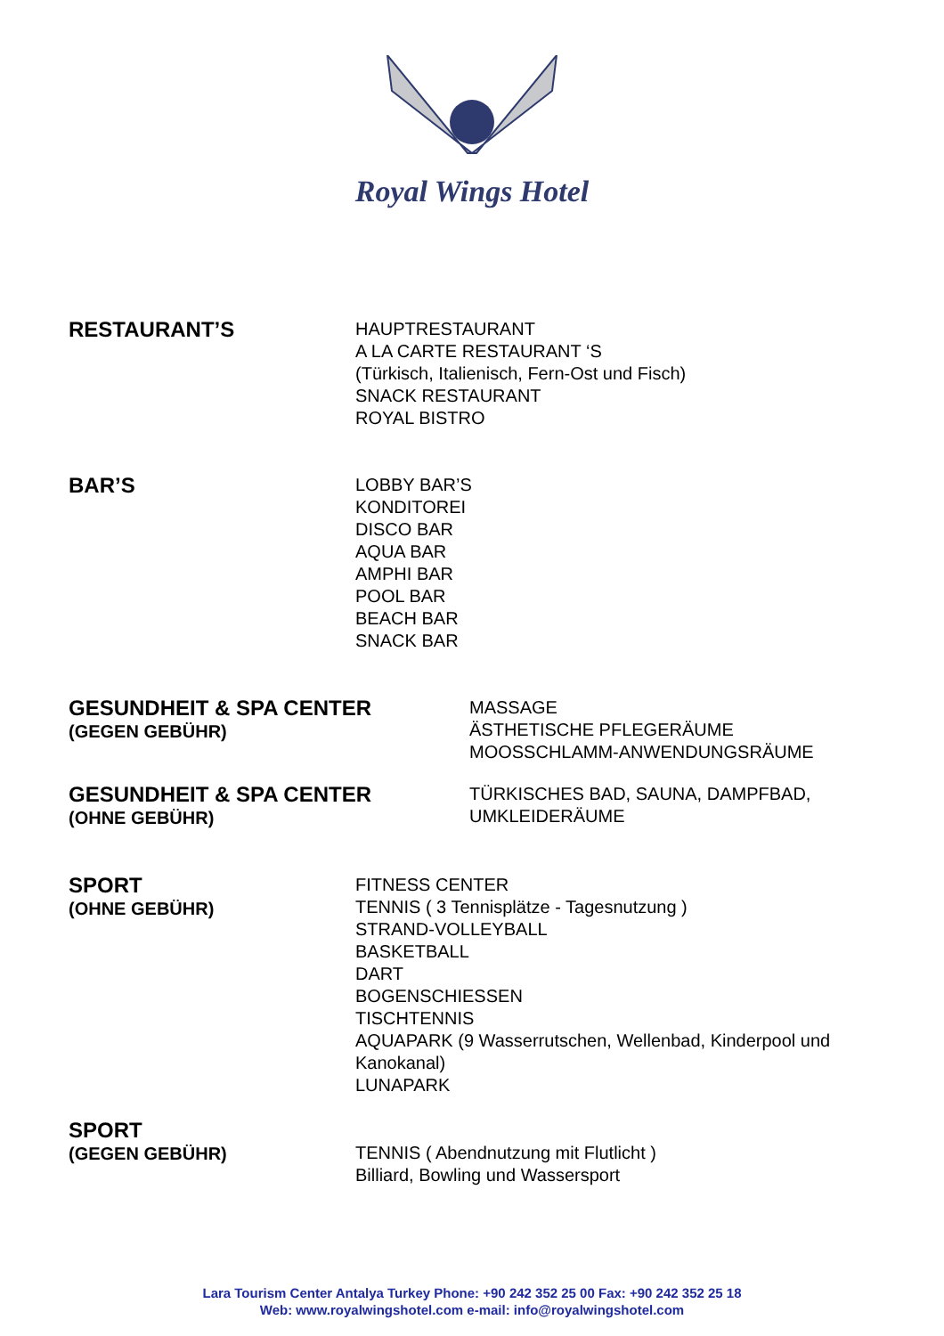Royal Wings Hotel
RESTAURANT’S
HAUPTRESTAURANT
A LA CARTE RESTAURANT ‘S
(Türkisch, Italienisch, Fern-Ost und Fisch)
SNACK RESTAURANT
ROYAL BISTRO
BAR’S
LOBBY BAR’S
KONDITOREI
DISCO BAR
AQUA BAR
AMPHI BAR
POOL BAR
BEACH BAR
SNACK BAR
GESUNDHEIT & SPA CENTER
(GEGEN GEBÜHR)
MASSAGE
ÄSTHETISCHE PFLEGERÄUME
MOOSSCHLAMM-ANWENDUNGSRÄUME
GESUNDHEIT & SPA CENTER
(OHNE GEBÜHR)
TÜRKISCHES BAD, SAUNA, DAMPFBAD,
UMKLEIDERÄUME
SPORT
(OHNE GEBÜHR)
FITNESS CENTER
TENNIS ( 3 Tennisplätze - Tagesnutzung )
STRAND-VOLLEYBALL
BASKETBALL
DART
BOGENSCHIESSEN
TISCHTENNIS
AQUAPARK (9 Wasserrutschen, Wellenbad, Kinderpool und
Kanokanal)
LUNAPARK
SPORT
(GEGEN GEBÜHR)
TENNIS ( Abendnutzung mit Flutlicht )
Billiard, Bowling und Wassersport
Lara Tourism Center Antalya Turkey Phone: +90 242 352 25 00 Fax: +90 242 352 25 18
Web: www.royalwingshotel.com e-mail: info@royalwingshotel.com